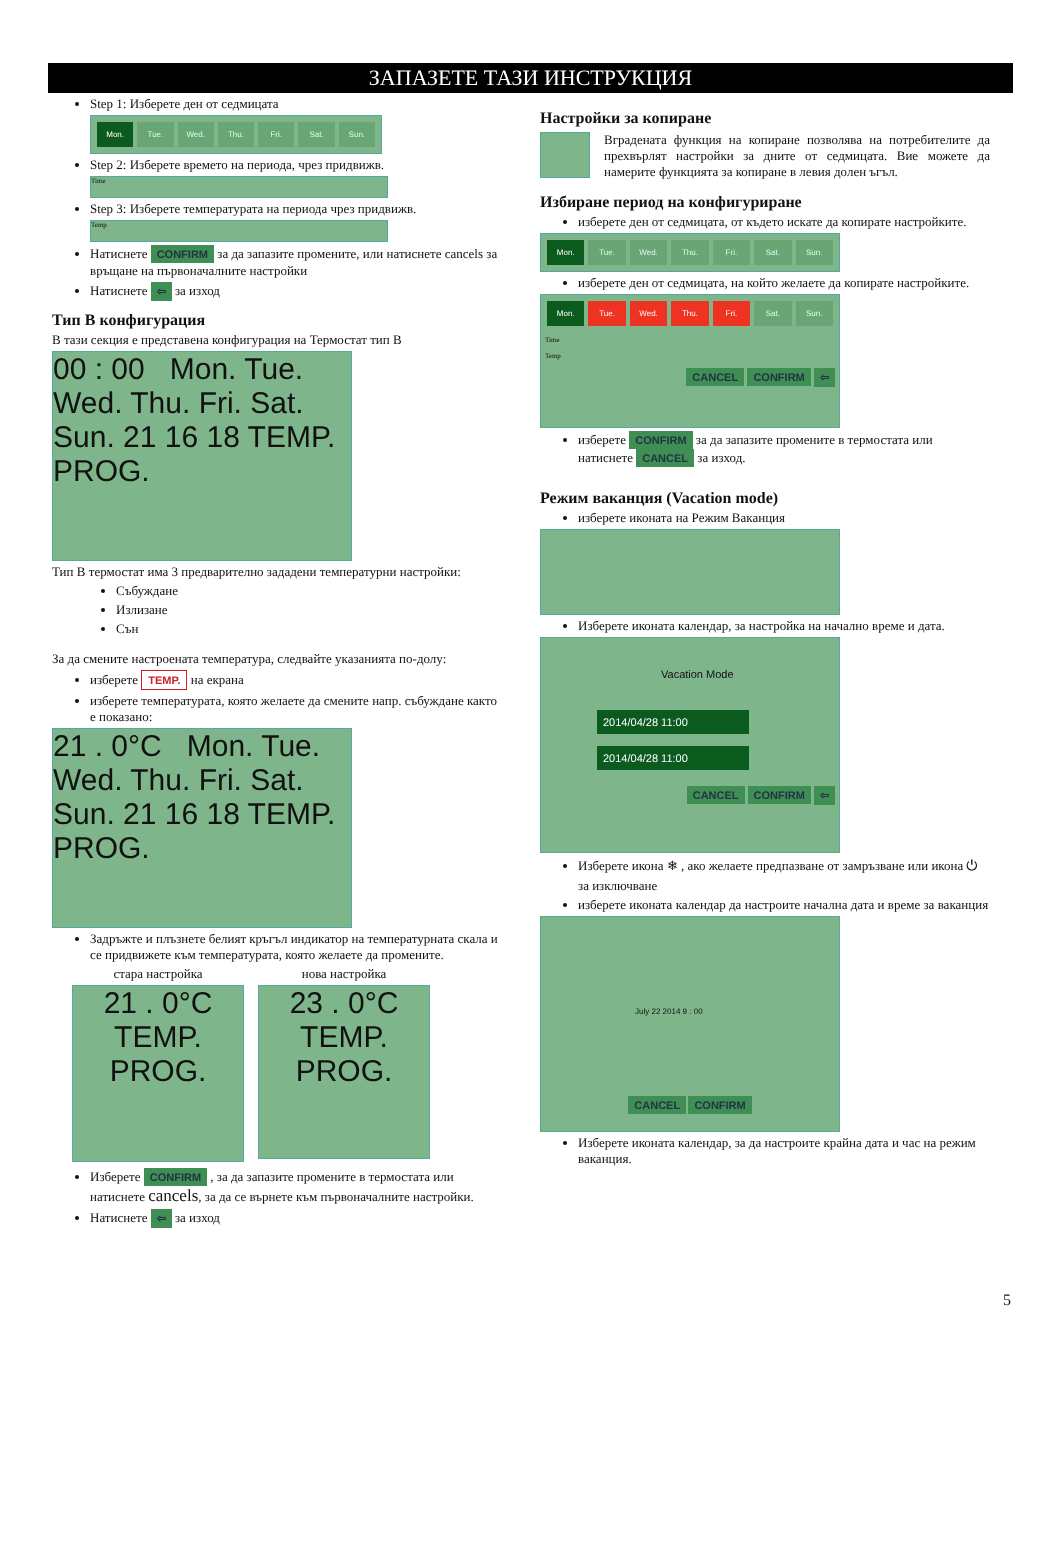ЗАПАЗЕТЕ ТАЗИ ИНСТРУКЦИЯ
Step 1: Изберете ден от седмицата
Mon. Tue. Wed. Thu. Fri. Sat. Sun.
Step 2: Изберете времето на периода, чрез придвижв.
Time
Step 3: Изберете температурата на периода чрез придвижв.
Temp
Натиснете CONFIRM за да запазите промените, или натиснете cancels за връщане на първоначалните настройки
Натиснете ⇦ за изход
Тип В конфигурация
В тази секция е представена конфигурация на Термостат тип В
00 : 00 Mon. Tue. Wed. Thu. Fri. Sat. Sun. 21 16 18 TEMP. PROG.
Тип В термостат има 3 предварително зададени температурни настройки:
Събуждане
Излизане
Сън
За да смените настроената температура, следвайте указанията по-долу:
изберете TEMP. на екрана
изберете температурата, която желаете да смените напр. събуждане както е показано:
21 . 0°C Mon. Tue. Wed. Thu. Fri. Sat. Sun. 21 16 18 TEMP. PROG.
Задръжте и плъзнете белият кръгъл индикатор на температурната скала и се придвижете към температурата, която желаете да промените.
стара настройка
21 . 0°C TEMP. PROG.
нова настройка
23 . 0°C TEMP. PROG.
Изберете CONFIRM , за да запазите промените в термостата или натиснете cancels, за да се върнете към първоначалните настройки.
Натиснете ⇦ за изход
Настройки за копиране
Вградената функция на копиране позволява на потребителите да прехвърлят настройки за дните от седмицата. Вие можете да намерите функцията за копиране в левия долен ъгъл.
Избиране период на конфигуриране
изберете ден от седмицата, от където искате да копирате настройките.
Mon. Tue. Wed. Thu. Fri. Sat. Sun.
изберете ден от седмицата, на който желаете да копирате настройките.
Mon. Tue. Wed. Thu. Fri. Sat. Sun.
Time
Temp
CANCEL CONFIRM ⇦
изберете CONFIRM за да запазите промените в термостата или натиснете CANCEL за изход.
Режим ваканция (Vacation mode)
изберете иконата на Режим Ваканция
Изберете иконата календар, за настройка на начално време и дата.
Vacation Mode
2014/04/28 11:00
2014/04/28 11:00
CANCEL CONFIRM ⇦
Изберете икона ❄ , ако желаете предпазване от замръзване или икона ⏻ за изключване
изберете иконата календар да настроите начална дата и време за ваканция
July 22 2014 9 : 00
CANCEL CONFIRM
Изберете иконата календар, за да настроите крайна дата и час на режим ваканция.
5